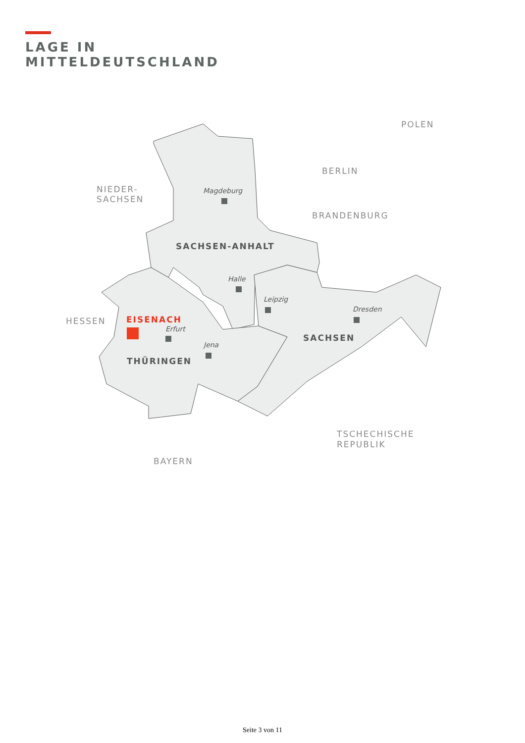LAGE IN
MITTELDEUTSCHLAND
NIEDER-
SACHSEN
POLEN
BERLIN
BRANDENBURG
HESSEN
TSCHECHISCHE
REPUBLIK
BAYERN
SACHSEN-ANHALT
SACHSEN
THÜRINGEN
EISENACH
Magdeburg
Halle
Leipzig
Dresden
Erfurt
Jena
Seite 3 von 11